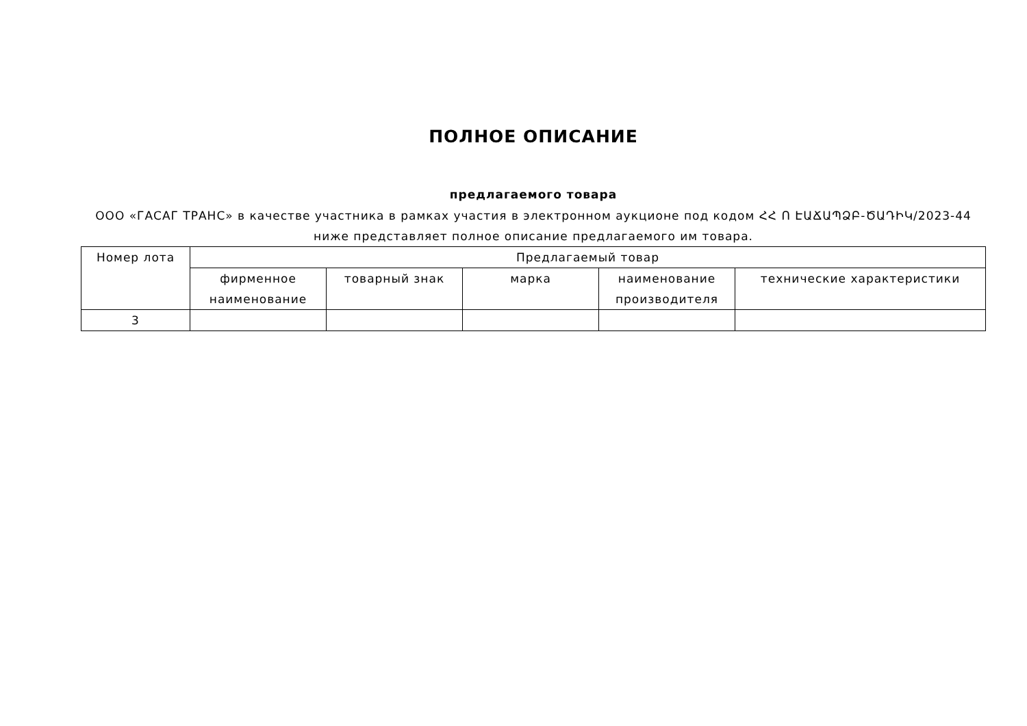ПОЛНОЕ ОПИСАНИЕ
предлагаемого товара
ООО «ГАСАГ ТРАНС» в качестве участника в рамках участия в электронном аукционе под кодом ՀՀ Ո ԷԱՃԱՊՁԲ-ԾԱԴԻԿ/2023-44 ниже представляет полное описание предлагаемого им товара.
| Номер лота | Предлагаемый товар | | | | |
| --- | --- | --- | --- | --- | --- |
| | фирменное наименование | товарный знак | марка | наименование производителя | технические характеристики |
| 3 | | | | | |